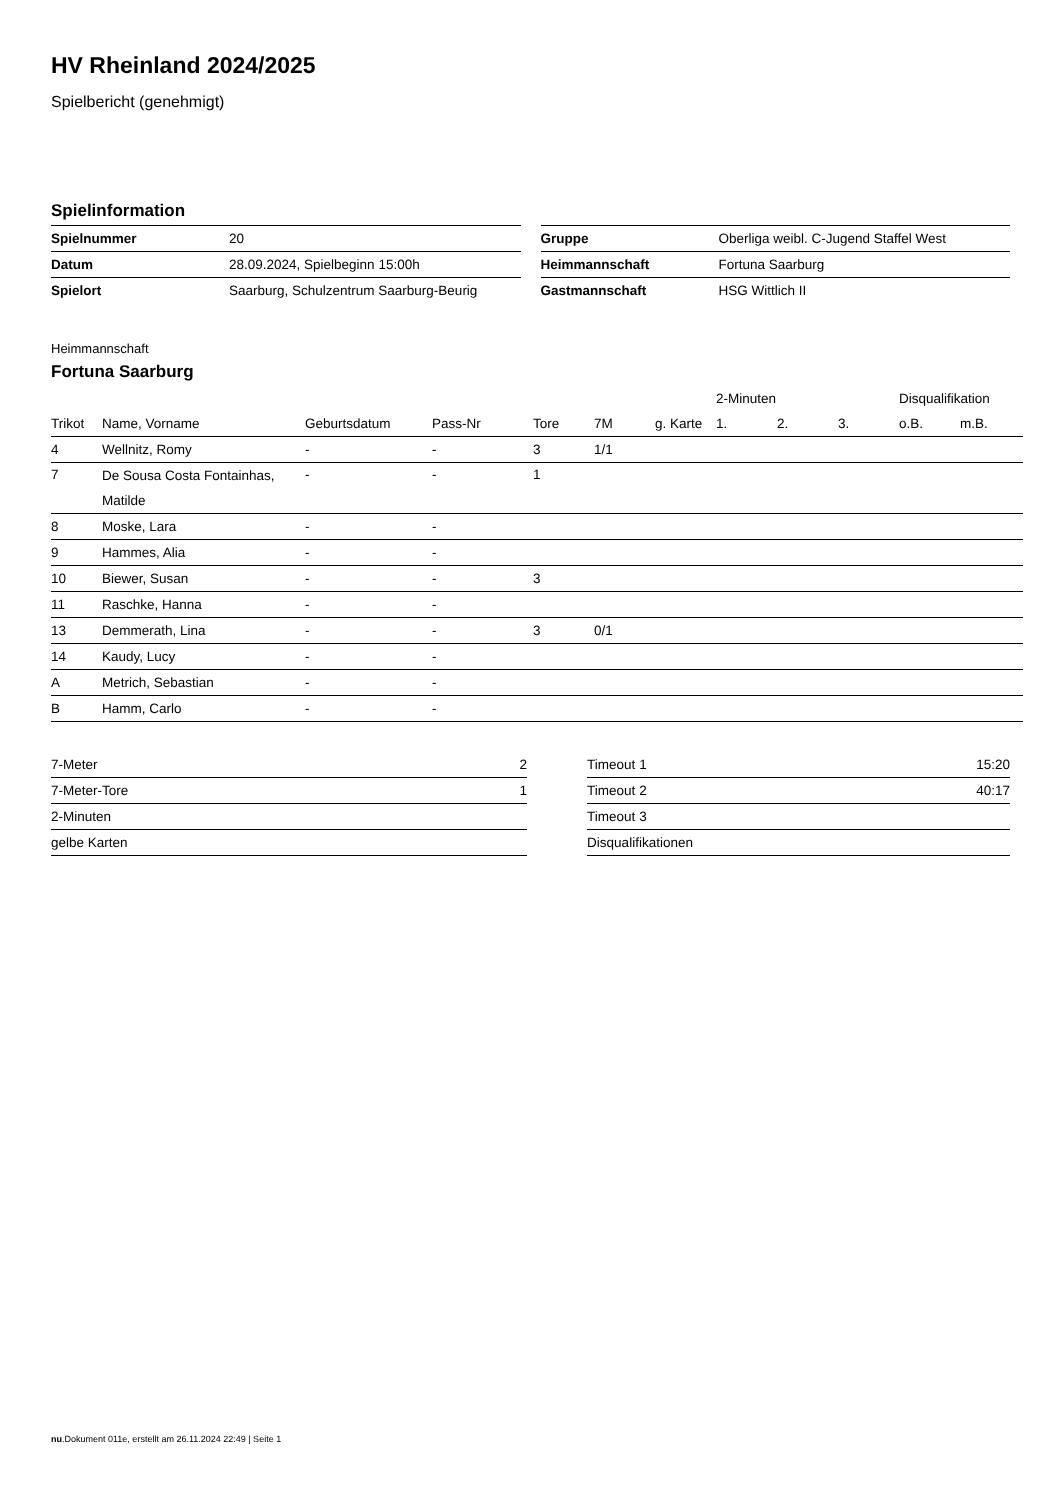HV Rheinland 2024/2025
Spielbericht (genehmigt)
Spielinformation
| Spielnummer | 20 |
| Datum | 28.09.2024, Spielbeginn 15:00h |
| Spielort | Saarburg, Schulzentrum Saarburg-Beurig |
| Gruppe | Oberliga weibl. C-Jugend Staffel West |
| Heimmannschaft | Fortuna Saarburg |
| Gastmannschaft | HSG Wittlich II |
Heimmannschaft
Fortuna Saarburg
| | | | | | | | 2-Minuten | | | Disqualifikation | |
| --- | --- | --- | --- | --- | --- | --- | --- | --- | --- | --- | --- |
| Trikot | Name, Vorname | Geburtsdatum | Pass-Nr | Tore | 7M | g. Karte | 1. | 2. | 3. | o.B. | m.B. |
| 4 | Wellnitz, Romy | - | - | 3 | 1/1 | | | | | | |
| 7 | De Sousa Costa Fontainhas, Matilde | - | - | 1 | | | | | | | |
| 8 | Moske, Lara | - | - | | | | | | | | |
| 9 | Hammes, Alia | - | - | | | | | | | | |
| 10 | Biewer, Susan | - | - | 3 | | | | | | | |
| 11 | Raschke, Hanna | - | - | | | | | | | | |
| 13 | Demmerath, Lina | - | - | 3 | 0/1 | | | | | | |
| 14 | Kaudy, Lucy | - | - | | | | | | | | |
| A | Metrich, Sebastian | - | - | | | | | | | | |
| B | Hamm, Carlo | - | - | | | | | | | | |
| 7-Meter | 2 |
| 7-Meter-Tore | 1 |
| 2-Minuten | |
| gelbe Karten | |
| Timeout 1 | 15:20 |
| Timeout 2 | 40:17 |
| Timeout 3 | |
| Disqualifikationen | |
nu.Dokument 011e, erstellt am 26.11.2024 22:49 | Seite 1